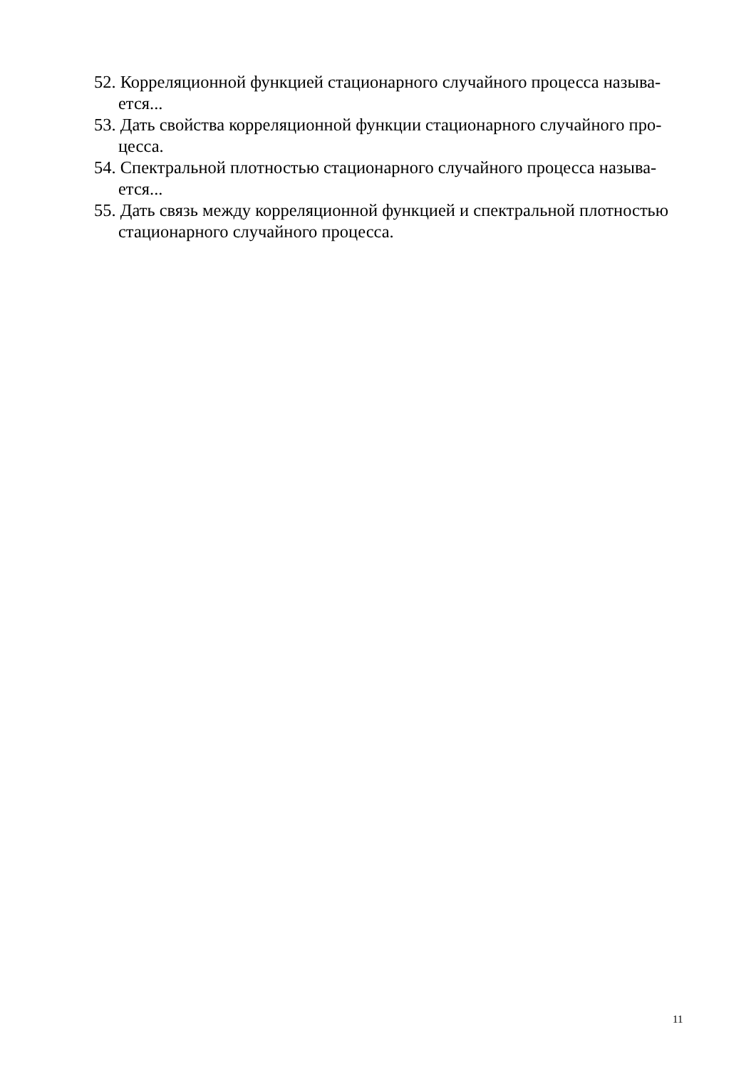52. Корреляционной функцией стационарного случайного процесса называ-ется...
53. Дать свойства корреляционной функции стационарного случайного про-цесса.
54. Спектральной плотностью стационарного случайного процесса называ-ется...
55. Дать связь между корреляционной функцией и спектральной плотностью стационарного случайного процесса.
11